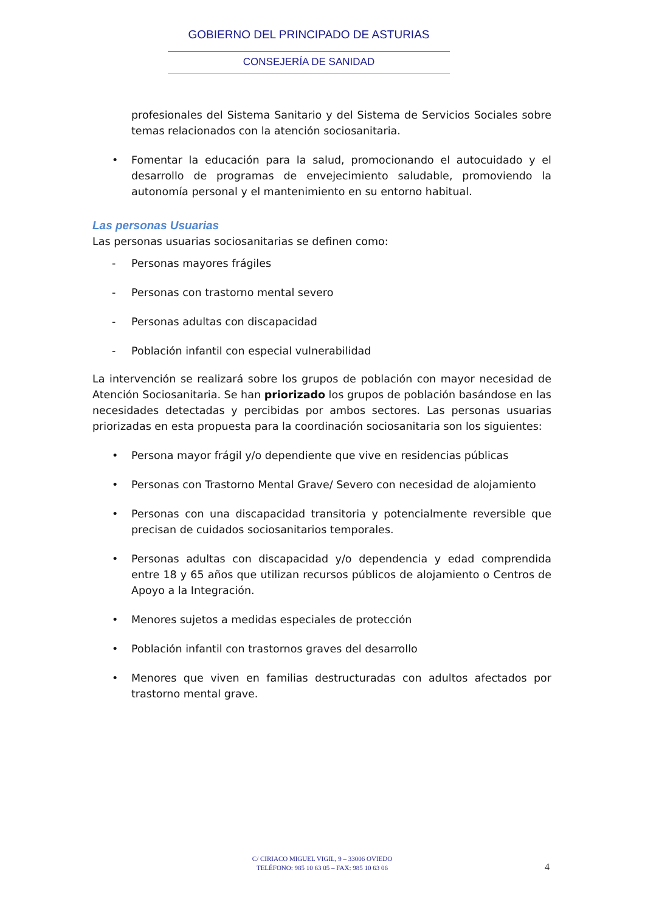GOBIERNO DEL PRINCIPADO DE ASTURIAS
CONSEJERÍA DE SANIDAD
profesionales del Sistema Sanitario y del Sistema de Servicios Sociales sobre temas relacionados con la atención sociosanitaria.
• Fomentar la educación para la salud, promocionando el autocuidado y el desarrollo de programas de envejecimiento saludable, promoviendo la autonomía personal y el mantenimiento en su entorno habitual.
Las personas Usuarias
Las personas usuarias sociosanitarias se definen como:
- Personas mayores frágiles
- Personas con trastorno mental severo
- Personas adultas con discapacidad
- Población infantil con especial vulnerabilidad
La intervención se realizará sobre los grupos de población con mayor necesidad de Atención Sociosanitaria. Se han priorizado los grupos de población basándose en las necesidades detectadas y percibidas por ambos sectores. Las personas usuarias priorizadas en esta propuesta para la coordinación sociosanitaria son los siguientes:
• Persona mayor frágil y/o dependiente que vive en residencias públicas
• Personas con Trastorno Mental Grave/ Severo con necesidad de alojamiento
• Personas con una discapacidad transitoria y potencialmente reversible que precisan de cuidados sociosanitarios temporales.
• Personas adultas con discapacidad y/o dependencia y edad comprendida entre 18 y 65 años que utilizan recursos públicos de alojamiento o Centros de Apoyo a la Integración.
• Menores sujetos a medidas especiales de protección
• Población infantil con trastornos graves del desarrollo
• Menores que viven en familias destructuradas con adultos afectados por trastorno mental grave.
C/ CIRIACO MIGUEL VIGIL, 9 – 33006 OVIEDO
TELÉFONO: 985 10 63 05 – FAX: 985 10 63 06
4